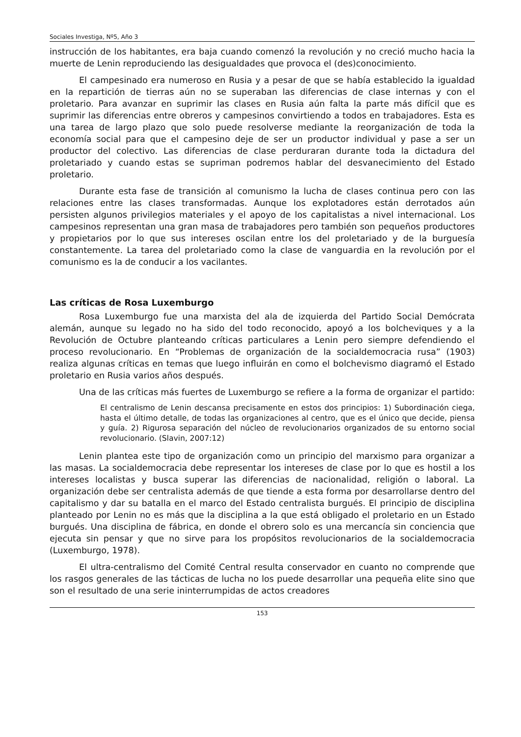Sociales Investiga, Nº5, Año 3
instrucción de los habitantes, era baja cuando comenzó la revolución y no creció mucho hacia la muerte de Lenin reproduciendo las desigualdades que provoca el (des)conocimiento.
El campesinado era numeroso en Rusia y a pesar de que se había establecido la igualdad en la repartición de tierras aún no se superaban las diferencias de clase internas y con el proletario. Para avanzar en suprimir las clases en Rusia aún falta la parte más difícil que es suprimir las diferencias entre obreros y campesinos convirtiendo a todos en trabajadores. Esta es una tarea de largo plazo que solo puede resolverse mediante la reorganización de toda la economía social para que el campesino deje de ser un productor individual y pase a ser un productor del colectivo. Las diferencias de clase perduraran durante toda la dictadura del proletariado y cuando estas se supriman podremos hablar del desvanecimiento del Estado proletario.
Durante esta fase de transición al comunismo la lucha de clases continua pero con las relaciones entre las clases transformadas. Aunque los explotadores están derrotados aún persisten algunos privilegios materiales y el apoyo de los capitalistas a nivel internacional. Los campesinos representan una gran masa de trabajadores pero también son pequeños productores y propietarios por lo que sus intereses oscilan entre los del proletariado y de la burguesía constantemente. La tarea del proletariado como la clase de vanguardia en la revolución por el comunismo es la de conducir a los vacilantes.
Las críticas de Rosa Luxemburgo
Rosa Luxemburgo fue una marxista del ala de izquierda del Partido Social Demócrata alemán, aunque su legado no ha sido del todo reconocido, apoyó a los bolcheviques y a la Revolución de Octubre planteando críticas particulares a Lenin pero siempre defendiendo el proceso revolucionario. En “Problemas de organización de la socialdemocracia rusa” (1903) realiza algunas críticas en temas que luego influirán en como el bolchevismo diagramó el Estado proletario en Rusia varios años después.
Una de las críticas más fuertes de Luxemburgo se refiere a la forma de organizar el partido:
El centralismo de Lenin descansa precisamente en estos dos principios: 1) Subordinación ciega, hasta el último detalle, de todas las organizaciones al centro, que es el único que decide, piensa y guía. 2) Rigurosa separación del núcleo de revolucionarios organizados de su entorno social revolucionario. (Slavin, 2007:12)
Lenin plantea este tipo de organización como un principio del marxismo para organizar a las masas. La socialdemocracia debe representar los intereses de clase por lo que es hostil a los intereses localistas y busca superar las diferencias de nacionalidad, religión o laboral. La organización debe ser centralista además de que tiende a esta forma por desarrollarse dentro del capitalismo y dar su batalla en el marco del Estado centralista burgués. El principio de disciplina planteado por Lenin no es más que la disciplina a la que está obligado el proletario en un Estado burgués. Una disciplina de fábrica, en donde el obrero solo es una mercancía sin conciencia que ejecuta sin pensar y que no sirve para los propósitos revolucionarios de la socialdemocracia (Luxemburgo, 1978).
El ultra-centralismo del Comité Central resulta conservador en cuanto no comprende que los rasgos generales de las tácticas de lucha no los puede desarrollar una pequeña elite sino que son el resultado de una serie ininterrumpidas de actos creadores
153